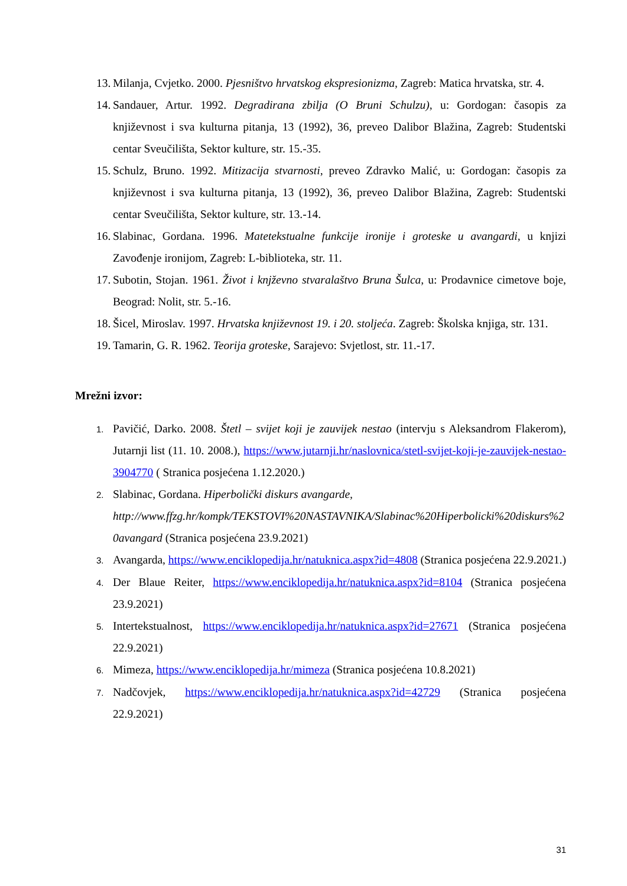13. Milanja, Cvjetko. 2000. Pjesništvo hrvatskog ekspresionizma, Zagreb: Matica hrvatska, str. 4.
14. Sandauer, Artur. 1992. Degradirana zbilja (O Bruni Schulzu), u: Gordogan: časopis za književnost i sva kulturna pitanja, 13 (1992), 36, preveo Dalibor Blažina, Zagreb: Studentski centar Sveučilišta, Sektor kulture, str. 15.-35.
15. Schulz, Bruno. 1992. Mitizacija stvarnosti, preveo Zdravko Malić, u: Gordogan: časopis za književnost i sva kulturna pitanja, 13 (1992), 36, preveo Dalibor Blažina, Zagreb: Studentski centar Sveučilišta, Sektor kulture, str. 13.-14.
16. Slabinac, Gordana. 1996. Matetekstualne funkcije ironije i groteske u avangardi, u knjizi Zavođenje ironijom, Zagreb: L-biblioteka, str. 11.
17. Subotin, Stojan. 1961. Život i knjževno stvaralaštvo Bruna Šulca, u: Prodavnice cimetove boje, Beograd: Nolit, str. 5.-16.
18. Šicel, Miroslav. 1997. Hrvatska književnost 19. i 20. stoljeća. Zagreb: Školska knjiga, str. 131.
19. Tamarin, G. R. 1962. Teorija groteske, Sarajevo: Svjetlost, str. 11.-17.
Mrežni izvor:
1.
Pavičić, Darko. 2008. Štetl – svijet koji je zauvijek nestao (intervju s Aleksandrom Flakerom), Jutarnji list (11. 10. 2008.), https://www.jutarnji.hr/naslovnica/stetl-svijet-koji-je-zauvijek-nestao-3904770 ( Stranica posjećena 1.12.2020.)
2.
Slabinac, Gordana. Hiperbolički diskurs avangarde,
http://www.ffzg.hr/kompk/TEKSTOVI%20NASTAVNIKA/Slabinac%20Hiperbolicki%20diskurs%20avangard (Stranica posjećena 23.9.2021)
3.
Avangarda, https://www.enciklopedija.hr/natuknica.aspx?id=4808 (Stranica posjećena 22.9.2021.)
4.
Der Blaue Reiter, https://www.enciklopedija.hr/natuknica.aspx?id=8104 (Stranica posjećena 23.9.2021)
5.
Intertekstualnost, https://www.enciklopedija.hr/natuknica.aspx?id=27671 (Stranica posjećena 22.9.2021)
6.
Mimeza, https://www.enciklopedija.hr/mimeza (Stranica posjećena 10.8.2021)
7.
Nadčovjek, https://www.enciklopedija.hr/natuknica.aspx?id=42729 (Stranica posjećena 22.9.2021)
31